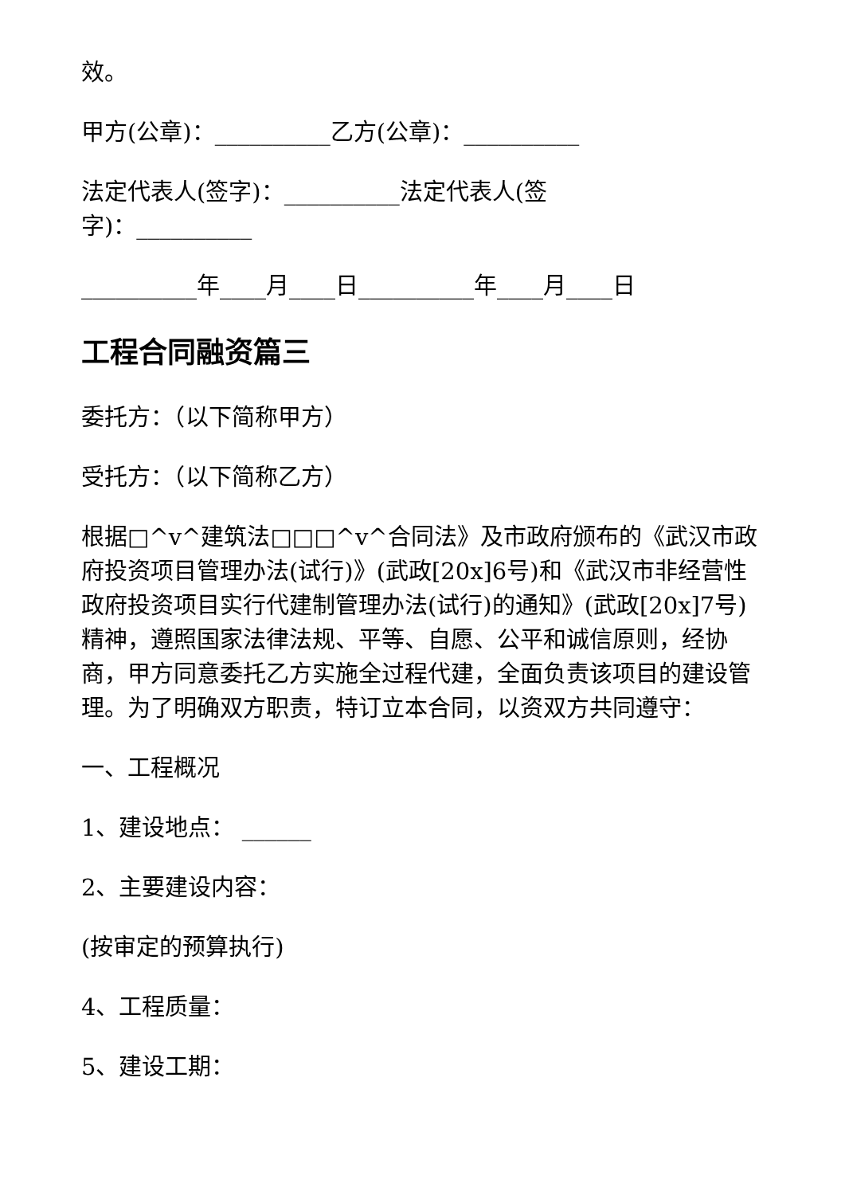效。
甲方(公章)：__________乙方(公章)：__________
法定代表人(签字)：__________法定代表人(签
字)：__________
__________年____月____日__________年____月____日
工程合同融资篇三
委托方：（以下简称甲方）
受托方：（以下简称乙方）
根据□^v^建筑法□□□^v^合同法》及市政府颁布的《武汉市政府投资项目管理办法(试行)》(武政[20x]6号)和《武汉市非经营性政府投资项目实行代建制管理办法(试行)的通知》(武政[20x]7号)精神，遵照国家法律法规、平等、自愿、公平和诚信原则，经协商，甲方同意委托乙方实施全过程代建，全面负责该项目的建设管理。为了明确双方职责，特订立本合同，以资双方共同遵守：
一、工程概况
1、建设地点： ______
2、主要建设内容：
(按审定的预算执行)
4、工程质量：
5、建设工期：